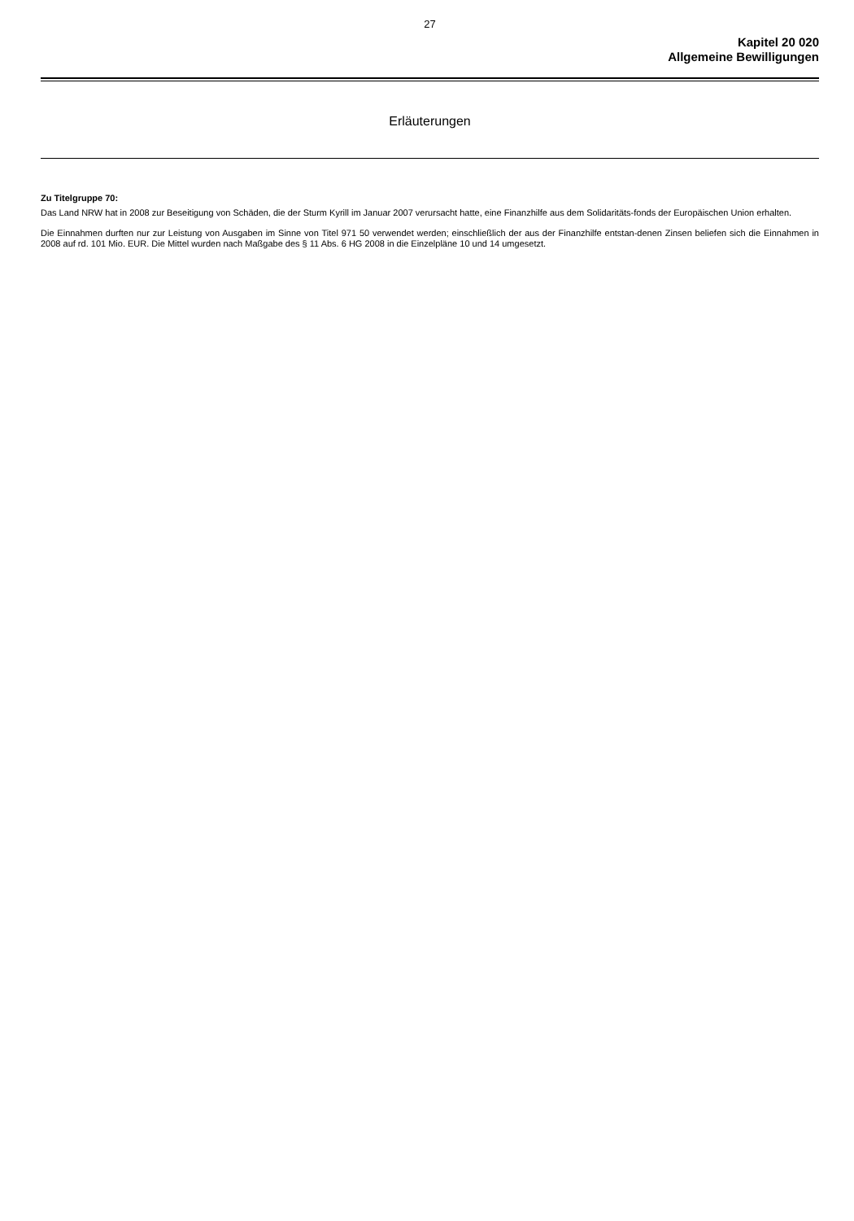27
Kapitel 20 020
Allgemeine Bewilligungen
Erläuterungen
Zu Titelgruppe 70:
Das Land NRW hat in 2008 zur Beseitigung von Schäden, die der Sturm Kyrill im Januar 2007 verursacht hatte, eine Finanzhilfe aus dem Solidaritäts-fonds der Europäischen Union erhalten.
Die Einnahmen durften nur zur Leistung von Ausgaben im Sinne von Titel 971 50 verwendet werden; einschließlich der aus der Finanzhilfe entstan-denen Zinsen beliefen sich die Einnahmen in 2008 auf rd. 101 Mio. EUR. Die Mittel wurden nach Maßgabe des § 11 Abs. 6 HG 2008 in die Einzelpläne 10 und 14 umgesetzt.